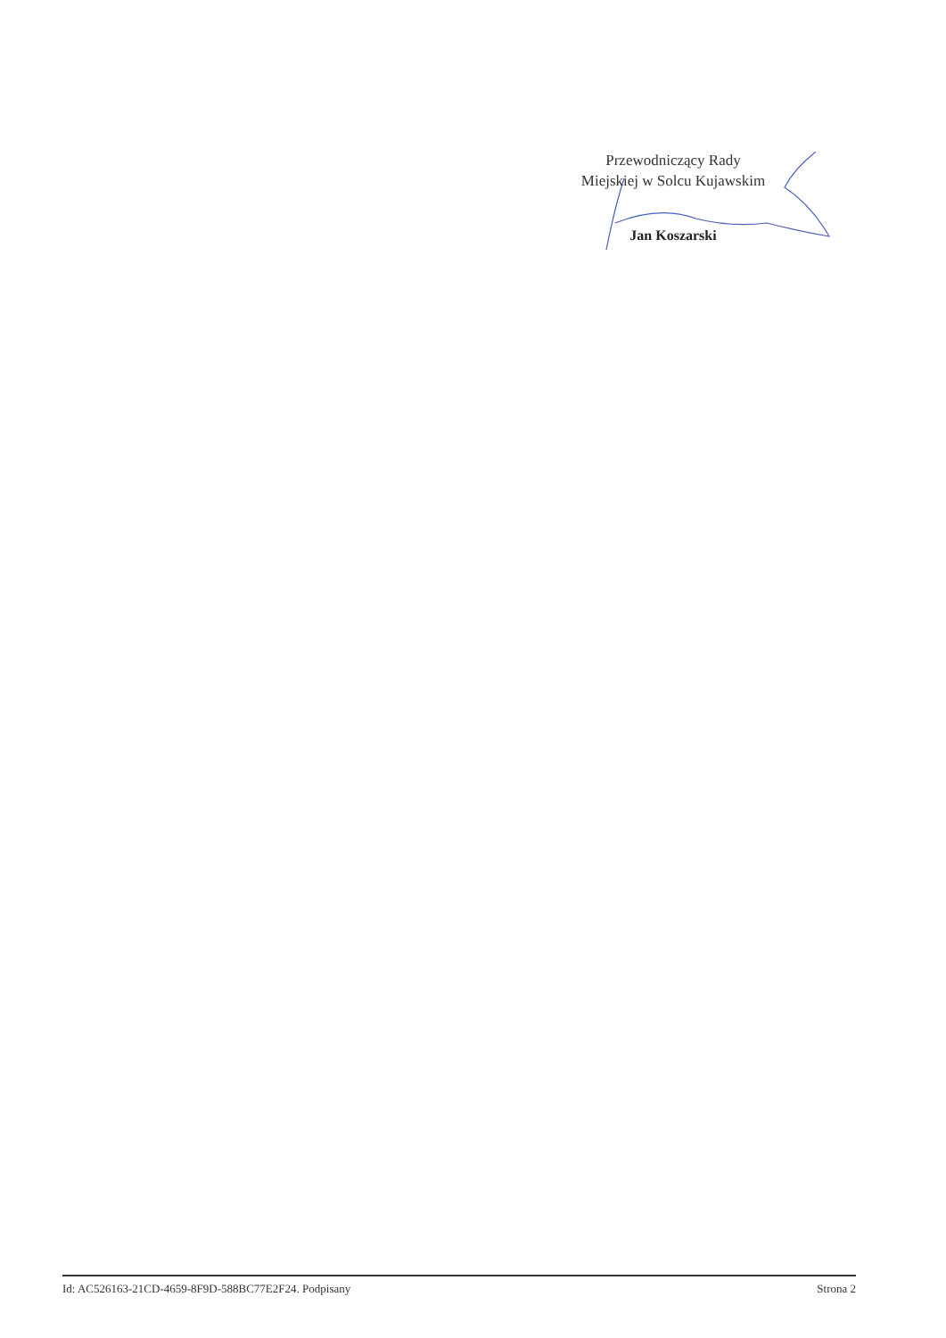Przewodniczący Rady
Miejskiej w Solcu Kujawskim
Jan Koszarski
Id: AC526163-21CD-4659-8F9D-588BC77E2F24. Podpisany Strona 2